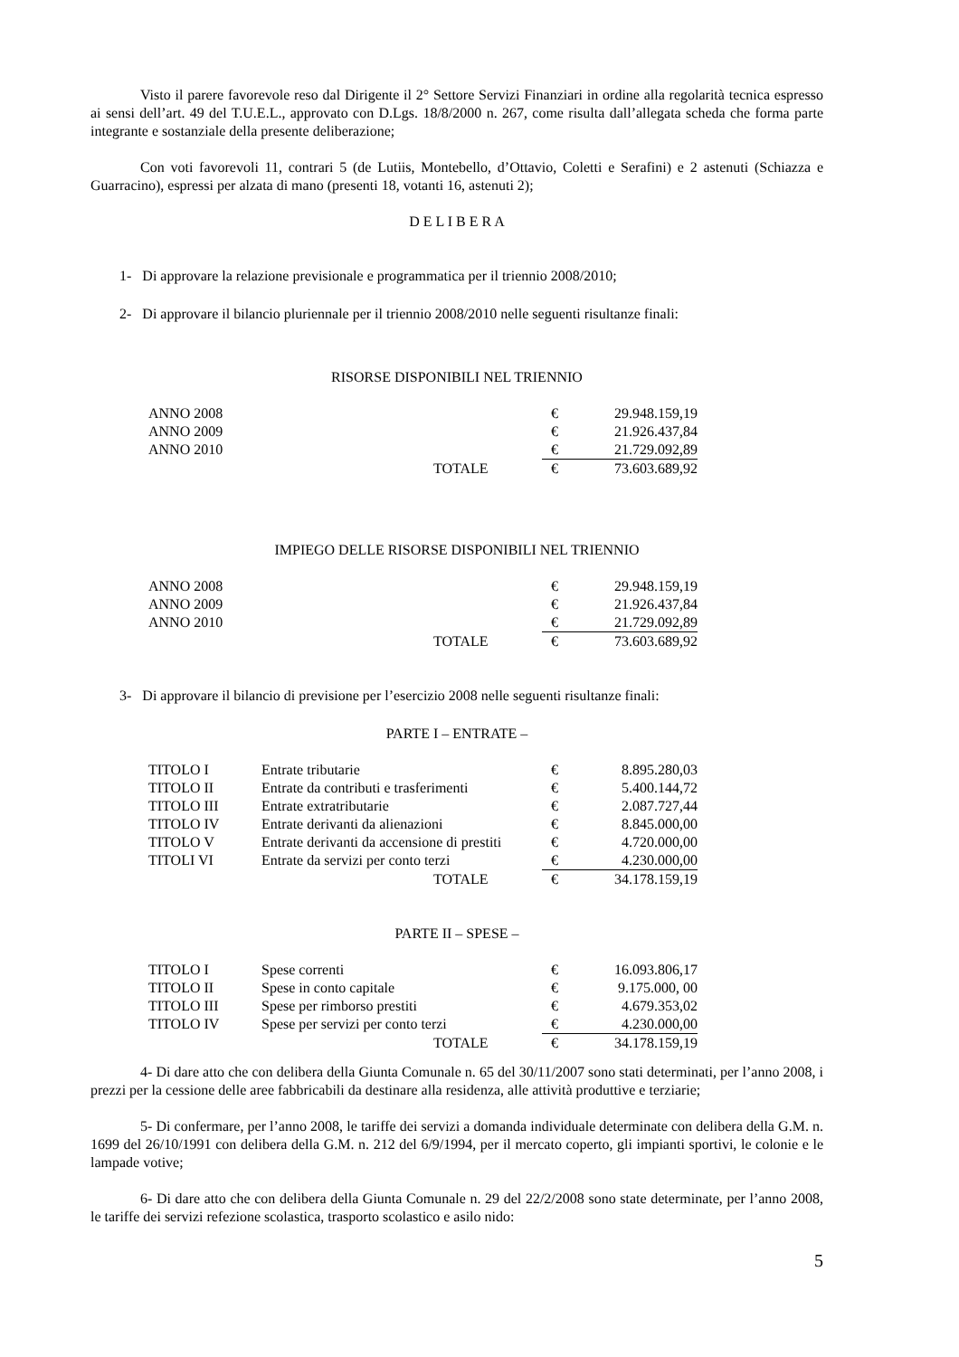Visto il parere favorevole reso dal Dirigente il 2° Settore Servizi Finanziari in ordine alla regolarità tecnica espresso ai sensi dell’art. 49 del T.U.E.L., approvato con D.Lgs. 18/8/2000 n. 267, come risulta dall’allegata scheda che forma parte integrante e sostanziale della presente deliberazione;
Con voti favorevoli 11, contrari 5 (de Lutiis, Montebello, d’Ottavio, Coletti e Serafini) e 2 astenuti (Schiazza e Guarracino), espressi per alzata di mano (presenti 18, votanti 16, astenuti 2);
D E L I B E R A
1- Di approvare la relazione previsionale e programmatica per il triennio 2008/2010;
2- Di approvare il bilancio pluriennale per il triennio 2008/2010 nelle seguenti risultanze finali:
RISORSE DISPONIBILI NEL TRIENNIO
| ANNO 2008 | | € | 29.948.159,19 |
| ANNO 2009 | | € | 21.926.437,84 |
| ANNO 2010 | | € | 21.729.092,89 |
| | TOTALE | € | 73.603.689,92 |
IMPIEGO DELLE RISORSE DISPONIBILI NEL TRIENNIO
| ANNO 2008 | | € | 29.948.159,19 |
| ANNO 2009 | | € | 21.926.437,84 |
| ANNO 2010 | | € | 21.729.092,89 |
| | TOTALE | € | 73.603.689,92 |
3- Di approvare il bilancio di previsione per l’esercizio 2008 nelle seguenti risultanze finali:
PARTE I – ENTRATE –
| TITOLO I | Entrate tributarie | € | 8.895.280,03 |
| TITOLO II | Entrate da contributi e trasferimenti | € | 5.400.144,72 |
| TITOLO III | Entrate extratributarie | € | 2.087.727,44 |
| TITOLO IV | Entrate derivanti da alienazioni | € | 8.845.000,00 |
| TITOLO V | Entrate derivanti da accensione di prestiti | € | 4.720.000,00 |
| TITOLI VI | Entrate da servizi per conto terzi | € | 4.230.000,00 |
| | TOTALE | € | 34.178.159,19 |
PARTE II – SPESE –
| TITOLO I | Spese correnti | € | 16.093.806,17 |
| TITOLO II | Spese in conto capitale | € | 9.175.000, 00 |
| TITOLO III | Spese per rimborso prestiti | € | 4.679.353,02 |
| TITOLO IV | Spese per servizi per conto terzi | € | 4.230.000,00 |
| | TOTALE | € | 34.178.159,19 |
4- Di dare atto che con delibera della Giunta Comunale n. 65 del 30/11/2007 sono stati determinati, per l’anno 2008, i prezzi per la cessione delle aree fabbricabili da destinare alla residenza, alle attività produttive e terziarie;
5- Di confermare, per l’anno 2008, le tariffe dei servizi a domanda individuale determinate con delibera della G.M. n. 1699 del 26/10/1991 con delibera della G.M. n. 212 del 6/9/1994, per il mercato coperto, gli impianti sportivi, le colonie e le lampade votive;
6- Di dare atto che con delibera della Giunta Comunale n. 29 del 22/2/2008 sono state determinate, per l’anno 2008, le tariffe dei servizi refezione scolastica, trasporto scolastico e asilo nido:
5